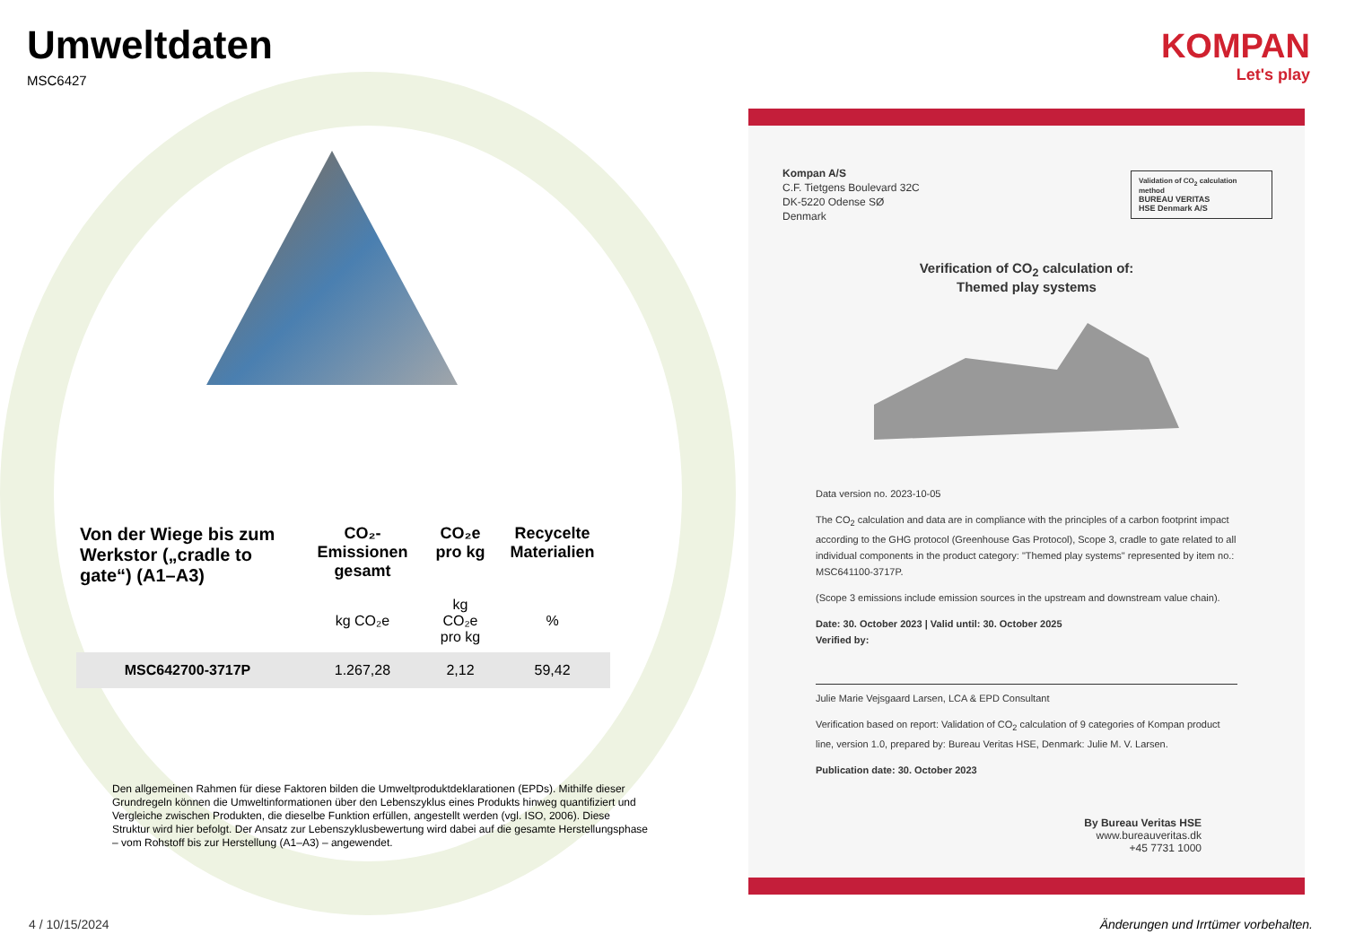Umweltdaten
MSC6427
| Von der Wiege bis zum Werkstor („cradle to gate“) (A1–A3) | CO₂-Emissionen gesamt | CO₂e pro kg | Recycelte Materialien |
| --- | --- | --- | --- |
| | kg CO₂e | kg CO₂e pro kg | % |
| MSC642700-3717P | 1.267,28 | 2,12 | 59,42 |
Den allgemeinen Rahmen für diese Faktoren bilden die Umweltproduktdeklarationen (EPDs). Mithilfe dieser Grundregeln können die Umweltinformationen über den Lebenszyklus eines Produkts hinweg quantifiziert und Vergleiche zwischen Produkten, die dieselbe Funktion erfüllen, angestellt werden (vgl. ISO, 2006). Diese Struktur wird hier befolgt. Der Ansatz zur Lebenszyklusbewertung wird dabei auf die gesamte Herstellungsphase – vom Rohstoff bis zur Herstellung (A1–A3) – angewendet.
KOMPAN
Let's play
Kompan A/S
C.F. Tietgens Boulevard 32C
DK-5220 Odense SØ
Denmark
Validation of CO<sub>2</sub> calculation method
BUREAU VERITAS
HSE Denmark A/S
Verification of CO<sub>2</sub> calculation of:
Themed play systems
Data version no. 2023-10-05
The CO<sub>2</sub> calculation and data are in compliance with the principles of a carbon footprint impact according to the GHG protocol (Greenhouse Gas Protocol), Scope 3, cradle to gate related to all individual components in the product category: "Themed play systems" represented by item no.: MSC641100-3717P.
(Scope 3 emissions include emission sources in the upstream and downstream value chain).
Date: 30. October 2023 | Valid until: 30. October 2025
Verified by:
Julie Marie Vejsgaard Larsen, LCA & EPD Consultant
Verification based on report: Validation of CO<sub>2</sub> calculation of 9 categories of Kompan product line, version 1.0, prepared by: Bureau Veritas HSE, Denmark: Julie M. V. Larsen.
Publication date: 30. October 2023
By Bureau Veritas HSE
www.bureauveritas.dk
+45 7731 1000
4 / 10/15/2024
Änderungen und Irrtümer vorbehalten.